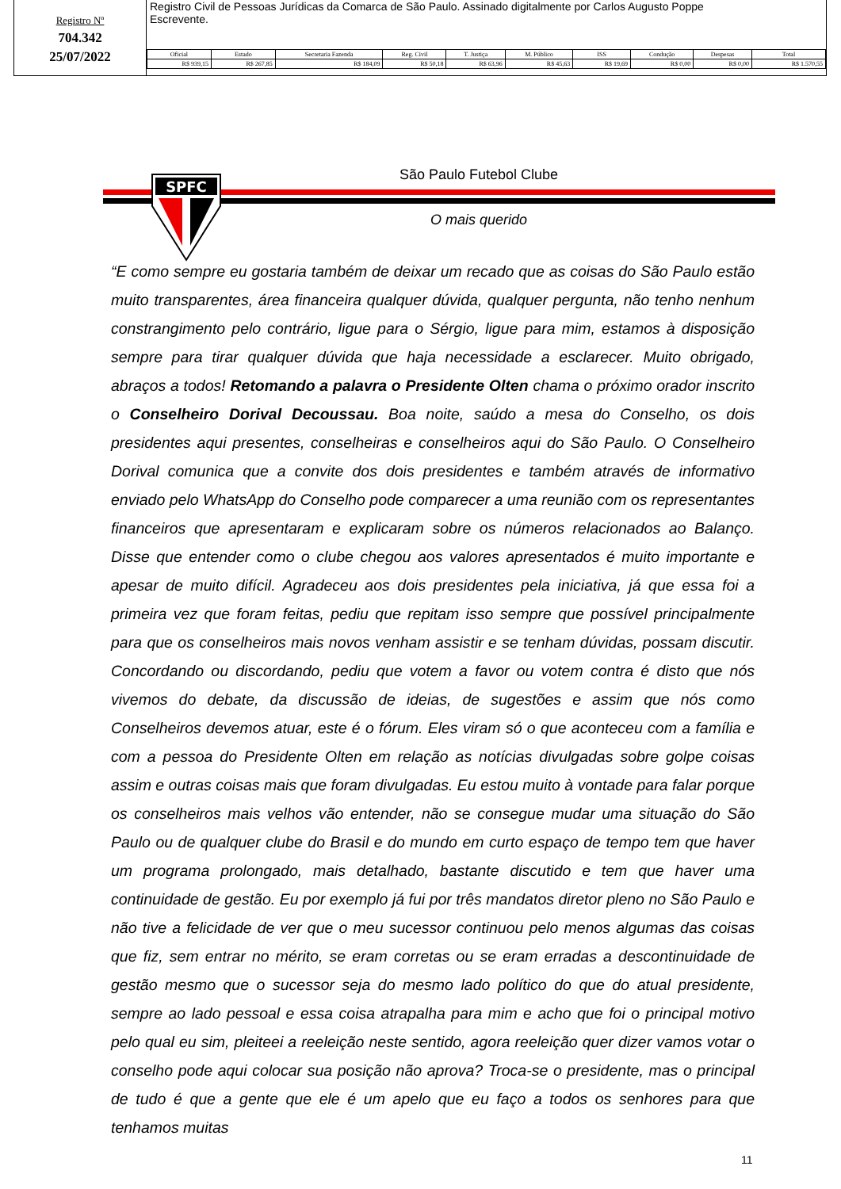Registro Nº
704.342
25/07/2022
Registro Civil de Pessoas Jurídicas da Comarca de São Paulo. Assinado digitalmente por Carlos Augusto Poppe
Escrevente.
| Oficial | Estado | Secretaria Fazenda | Reg. Civil | T. Justiça | M. Público | ISS | Condução | Despesas | Total |
| --- | --- | --- | --- | --- | --- | --- | --- | --- | --- |
| R$ 939,15 | R$ 267,85 | R$ 184,09 | R$ 50,18 | R$ 63,96 | R$ 45,63 | R$ 19,69 | R$ 0,00 | R$ 0,00 | R$ 1.570,55 |
São Paulo Futebol Clube
O mais querido
SPFC
“E como sempre eu gostaria também de deixar um recado que as coisas do São Paulo estão muito transparentes, área financeira qualquer dúvida, qualquer pergunta, não tenho nenhum constrangimento pelo contrário, ligue para o Sérgio, ligue para mim, estamos à disposição sempre para tirar qualquer dúvida que haja necessidade a esclarecer. Muito obrigado, abraços a todos! Retomando a palavra o Presidente Olten chama o próximo orador inscrito o Conselheiro Dorival Decoussau. Boa noite, saúdo a mesa do Conselho, os dois presidentes aqui presentes, conselheiras e conselheiros aqui do São Paulo. O Conselheiro Dorival comunica que a convite dos dois presidentes e também através de informativo enviado pelo WhatsApp do Conselho pode comparecer a uma reunião com os representantes financeiros que apresentaram e explicaram sobre os números relacionados ao Balanço. Disse que entender como o clube chegou aos valores apresentados é muito importante e apesar de muito difícil. Agradeceu aos dois presidentes pela iniciativa, já que essa foi a primeira vez que foram feitas, pediu que repitam isso sempre que possível principalmente para que os conselheiros mais novos venham assistir e se tenham dúvidas, possam discutir. Concordando ou discordando, pediu que votem a favor ou votem contra é disto que nós vivemos do debate, da discussão de ideias, de sugestões e assim que nós como Conselheiros devemos atuar, este é o fórum. Eles viram só o que aconteceu com a família e com a pessoa do Presidente Olten em relação as notícias divulgadas sobre golpe coisas assim e outras coisas mais que foram divulgadas. Eu estou muito à vontade para falar porque os conselheiros mais velhos vão entender, não se consegue mudar uma situação do São Paulo ou de qualquer clube do Brasil e do mundo em curto espaço de tempo tem que haver um programa prolongado, mais detalhado, bastante discutido e tem que haver uma continuidade de gestão. Eu por exemplo já fui por três mandatos diretor pleno no São Paulo e não tive a felicidade de ver que o meu sucessor continuou pelo menos algumas das coisas que fiz, sem entrar no mérito, se eram corretas ou se eram erradas a descontinuidade de gestão mesmo que o sucessor seja do mesmo lado político do que do atual presidente, sempre ao lado pessoal e essa coisa atrapalha para mim e acho que foi o principal motivo pelo qual eu sim, pleiteei a reeleição neste sentido, agora reeleição quer dizer vamos votar o conselho pode aqui colocar sua posição não aprova? Troca-se o presidente, mas o principal de tudo é que a gente que ele é um apelo que eu faço a todos os senhores para que tenhamos muitas
11